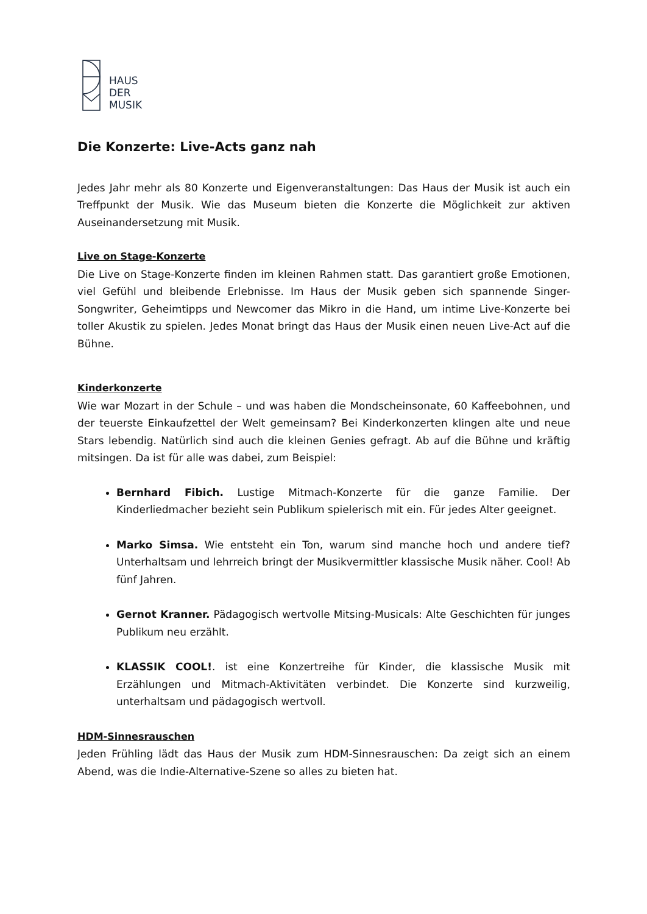HAUS
DER
MUSIK
Die Konzerte: Live-Acts ganz nah
Jedes Jahr mehr als 80 Konzerte und Eigenveranstaltungen: Das Haus der Musik ist auch ein Treffpunkt der Musik. Wie das Museum bieten die Konzerte die Möglichkeit zur aktiven Auseinandersetzung mit Musik.
Live on Stage-Konzerte
Die Live on Stage-Konzerte finden im kleinen Rahmen statt. Das garantiert große Emotionen, viel Gefühl und bleibende Erlebnisse. Im Haus der Musik geben sich spannende Singer-Songwriter, Geheimtipps und Newcomer das Mikro in die Hand, um intime Live-Konzerte bei toller Akustik zu spielen. Jedes Monat bringt das Haus der Musik einen neuen Live-Act auf die Bühne.
Kinderkonzerte
Wie war Mozart in der Schule – und was haben die Mondscheinsonate, 60 Kaffeebohnen, und der teuerste Einkaufzettel der Welt gemeinsam? Bei Kinderkonzerten klingen alte und neue Stars lebendig. Natürlich sind auch die kleinen Genies gefragt. Ab auf die Bühne und kräftig mitsingen. Da ist für alle was dabei, zum Beispiel:
Bernhard Fibich. Lustige Mitmach-Konzerte für die ganze Familie. Der Kinderliedmacher bezieht sein Publikum spielerisch mit ein. Für jedes Alter geeignet.
Marko Simsa. Wie entsteht ein Ton, warum sind manche hoch und andere tief? Unterhaltsam und lehrreich bringt der Musikvermittler klassische Musik näher. Cool! Ab fünf Jahren.
Gernot Kranner. Pädagogisch wertvolle Mitsing-Musicals: Alte Geschichten für junges Publikum neu erzählt.
KLASSIK COOL!. ist eine Konzertreihe für Kinder, die klassische Musik mit Erzählungen und Mitmach-Aktivitäten verbindet. Die Konzerte sind kurzweilig, unterhaltsam und pädagogisch wertvoll.
HDM-Sinnesrauschen
Jeden Frühling lädt das Haus der Musik zum HDM-Sinnesrauschen: Da zeigt sich an einem Abend, was die Indie-Alternative-Szene so alles zu bieten hat.